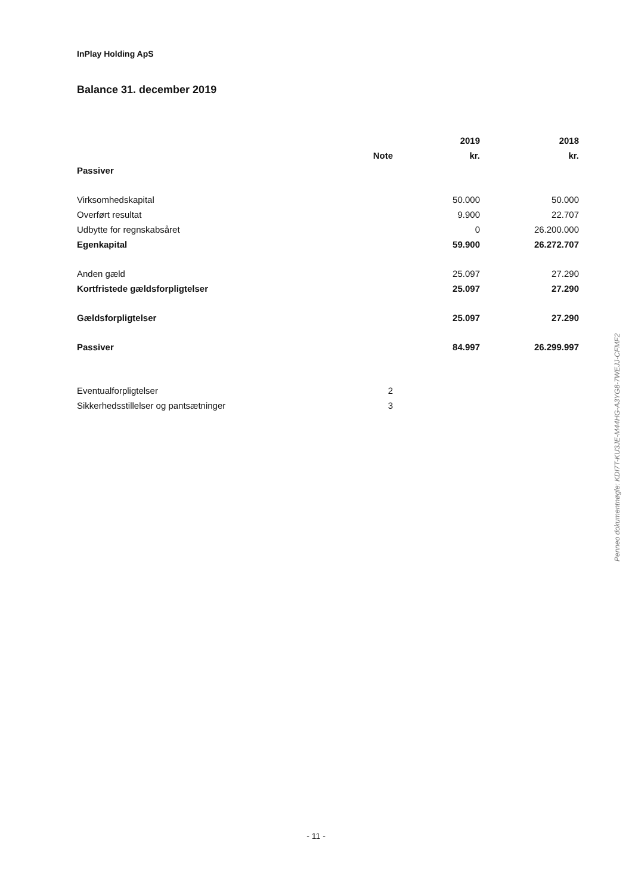InPlay Holding ApS
Balance 31. december 2019
| | | 2019 | 2018 |
| --- | --- | --- | --- |
| | Note | kr. | kr. |
| Passiver | | | |
| Virksomhedskapital | | 50.000 | 50.000 |
| Overført resultat | | 9.900 | 22.707 |
| Udbytte for regnskabsåret | | 0 | 26.200.000 |
| Egenkapital | | 59.900 | 26.272.707 |
| Anden gæld | | 25.097 | 27.290 |
| Kortfristede gældsforpligtelser | | 25.097 | 27.290 |
| Gældsforpligtelser | | 25.097 | 27.290 |
| Passiver | | 84.997 | 26.299.997 |
| Eventualforpligtelser | 2 | | |
| Sikkerhedsstillelser og pantsætninger | 3 | | |
Penneo dokumentnøgle: KDI7T-KU3JE-M44HG-A3YG8-7WEJJ-CFMF2
- 11 -